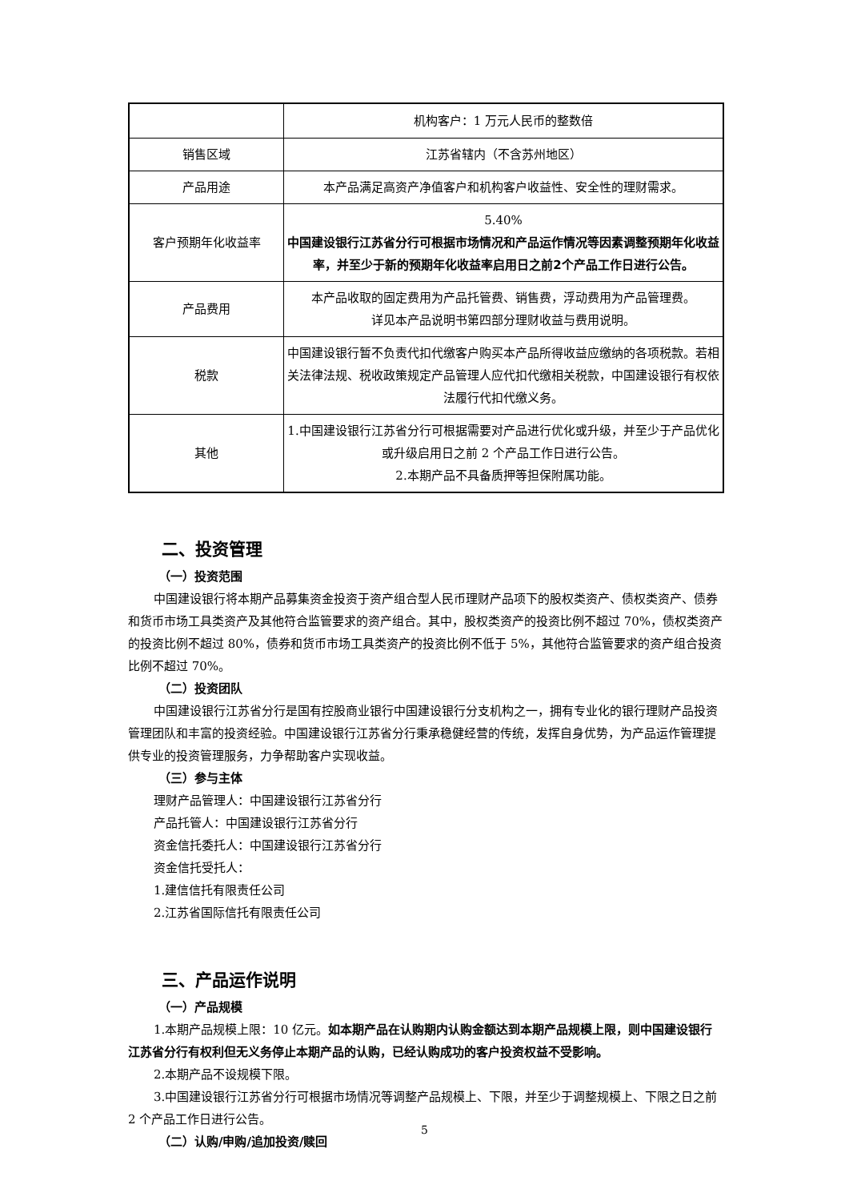| | 机构客户：1 万元人民币的整数倍 |
| 销售区域 | 江苏省辖内（不含苏州地区） |
| 产品用途 | 本产品满足高资产净值客户和机构客户收益性、安全性的理财需求。 |
| 客户预期年化收益率 | 5.40% 中国建设银行江苏省分行可根据市场情况和产品运作情况等因素调整预期年化收益率，并至少于新的预期年化收益率启用日之前2个产品工作日进行公告。 |
| 产品费用 | 本产品收取的固定费用为产品托管费、销售费，浮动费用为产品管理费。 详见本产品说明书第四部分理财收益与费用说明。 |
| 税款 | 中国建设银行暂不负责代扣代缴客户购买本产品所得收益应缴纳的各项税款。若相关法律法规、税收政策规定产品管理人应代扣代缴相关税款，中国建设银行有权依法履行代扣代缴义务。 |
| 其他 | 1.中国建设银行江苏省分行可根据需要对产品进行优化或升级，并至少于产品优化或升级启用日之前 2 个产品工作日进行公告。 2.本期产品不具备质押等担保附属功能。 |
二、投资管理
（一）投资范围
中国建设银行将本期产品募集资金投资于资产组合型人民币理财产品项下的股权类资产、债权类资产、债券和货币市场工具类资产及其他符合监管要求的资产组合。其中，股权类资产的投资比例不超过 70%，债权类资产的投资比例不超过 80%，债券和货币市场工具类资产的投资比例不低于 5%，其他符合监管要求的资产组合投资比例不超过 70%。
（二）投资团队
中国建设银行江苏省分行是国有控股商业银行中国建设银行分支机构之一，拥有专业化的银行理财产品投资管理团队和丰富的投资经验。中国建设银行江苏省分行秉承稳健经营的传统，发挥自身优势，为产品运作管理提供专业的投资管理服务，力争帮助客户实现收益。
（三）参与主体
理财产品管理人：中国建设银行江苏省分行
产品托管人：中国建设银行江苏省分行
资金信托委托人：中国建设银行江苏省分行
资金信托受托人：
1.建信信托有限责任公司
2.江苏省国际信托有限责任公司
三、产品运作说明
（一）产品规模
1.本期产品规模上限：10 亿元。如本期产品在认购期内认购金额达到本期产品规模上限，则中国建设银行江苏省分行有权利但无义务停止本期产品的认购，已经认购成功的客户投资权益不受影响。
2.本期产品不设规模下限。
3.中国建设银行江苏省分行可根据市场情况等调整产品规模上、下限，并至少于调整规模上、下限之日之前 2 个产品工作日进行公告。
（二）认购/申购/追加投资/赎回
5